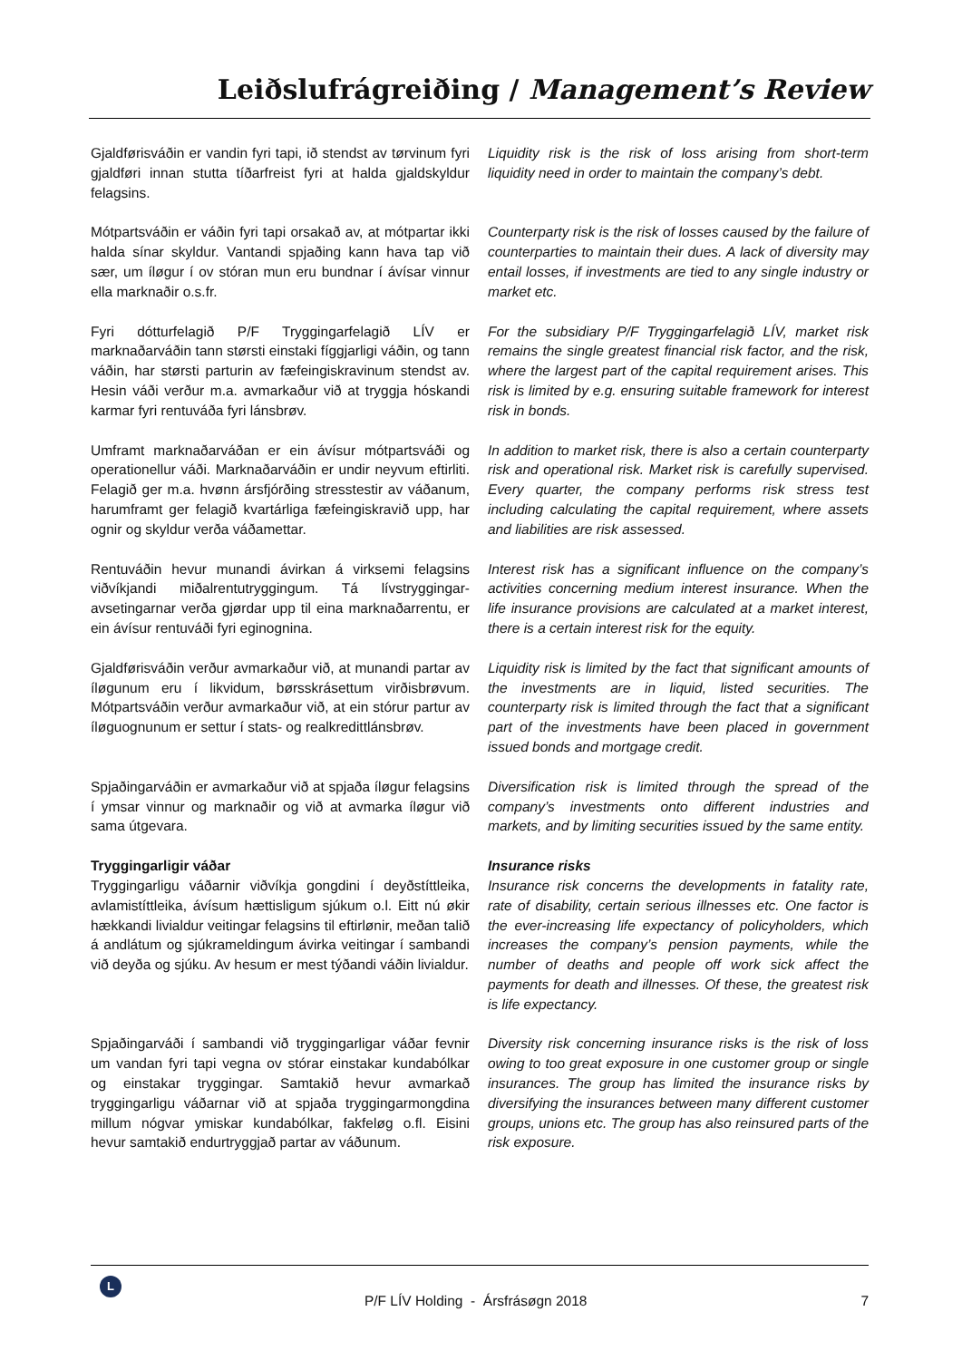Leiðslufrágreiðing / Management’s Review
Gjaldførisváðin er vandin fyri tapi, ið stendst av tørvinum fyri gjaldføri innan stutta tíðarfreist fyri at halda gjaldskyldur felagsins.
Liquidity risk is the risk of loss arising from short-term liquidity need in order to maintain the company’s debt.
Mótpartsváðin er váðin fyri tapi orsakað av, at mótpartar ikki halda sínar skyldur. Vantandi spjaðing kann hava tap við sær, um íløgur í ov stóran mun eru bundnar í ávísar vinnur ella marknaðir o.s.fr.
Counterparty risk is the risk of losses caused by the failure of counterparties to maintain their dues. A lack of diversity may entail losses, if investments are tied to any single industry or market etc.
Fyri dótturfelagið P/F Tryggingarfelagið LÍV er marknaðarváðin tann størsti einstaki fíggjarligi váðin, og tann váðin, har størsti parturin av fæfeingiskravinum stendst av. Hesin váði verður m.a. avmarkaður við at tryggja hóskandi karmar fyri rentuváða fyri lánsbrøv.
For the subsidiary P/F Tryggingarfelagið LÍV, market risk remains the single greatest financial risk factor, and the risk, where the largest part of the capital requirement arises. This risk is limited by e.g. ensuring suitable framework for interest risk in bonds.
Umframt marknaðarváðan er ein ávísur mótpartsváði og operationellur váði. Marknaðarváðin er undir neyvum eftirliti. Felagið ger m.a. hvønn ársfjórðing stresstestir av váðanum, harumframt ger felagið kvartárliga fæfeingiskravið upp, har ognir og skyldur verða váðamettar.
In addition to market risk, there is also a certain counterparty risk and operational risk. Market risk is carefully supervised. Every quarter, the company performs risk stress test including calculating the capital requirement, where assets and liabilities are risk assessed.
Rentuváðin hevur munandi ávirkan á virksemi felagsins viðvíkjandi miðalrentutryggingum. Tá lívstryggingar-avsetingarnar verða gjørdar upp til eina marknaðarrentu, er ein ávísur rentuváði fyri eginognina.
Interest risk has a significant influence on the company’s activities concerning medium interest insurance. When the life insurance provisions are calculated at a market interest, there is a certain interest risk for the equity.
Gjaldførisváðin verður avmarkaður við, at munandi partar av íløgunum eru í likvidum, børsskrásettum virðisbrøvum. Mótpartsváðin verður avmarkaður við, at ein stórur partur av íløguognunum er settur í stats- og realkredittlánsbrøv.
Liquidity risk is limited by the fact that significant amounts of the investments are in liquid, listed securities. The counterparty risk is limited through the fact that a significant part of the investments have been placed in government issued bonds and mortgage credit.
Spjaðingarváðin er avmarkaður við at spjaða íløgur felagsins í ymsar vinnur og marknaðir og við at avmarka íløgur við sama útgevara.
Diversification risk is limited through the spread of the company’s investments onto different industries and markets, and by limiting securities issued by the same entity.
Tryggingarligir váðar
Tryggingarligu váðarnir viðvíkja gongdini í deyðstíttleika, avlamistíttleika, ávísum hættisligum sjúkum o.l. Eitt nú økir hækkandi livialdur veitingar felagsins til eftirlønir, meðan talið á andlátum og sjúkrameldingum ávirka veitingar í sambandi við deyða og sjúku. Av hesum er mest týðandi váðin livialdur.
Insurance risks
Insurance risk concerns the developments in fatality rate, rate of disability, certain serious illnesses etc. One factor is the ever-increasing life expectancy of policyholders, which increases the company’s pension payments, while the number of deaths and people off work sick affect the payments for death and illnesses. Of these, the greatest risk is life expectancy.
Spjaðingarváði í sambandi við tryggingarligar váðar fevnir um vandan fyri tapi vegna ov stórar einstakar kundabólkar og einstakar tryggingar. Samtakið hevur avmarkað tryggingarligu váðarnar við at spjaða tryggingarmongdina millum nógvar ymiskar kundabólkar, fakfeløg o.fl. Eisini hevur samtakið endurtryggjað partar av váðunum.
Diversity risk concerning insurance risks is the risk of loss owing to too great exposure in one customer group or single insurances. The group has limited the insurance risks by diversifying the insurances between many different customer groups, unions etc. The group has also reinsured parts of the risk exposure.
L
P/F LÍV Holding - Ársfrásøgn 2018 7